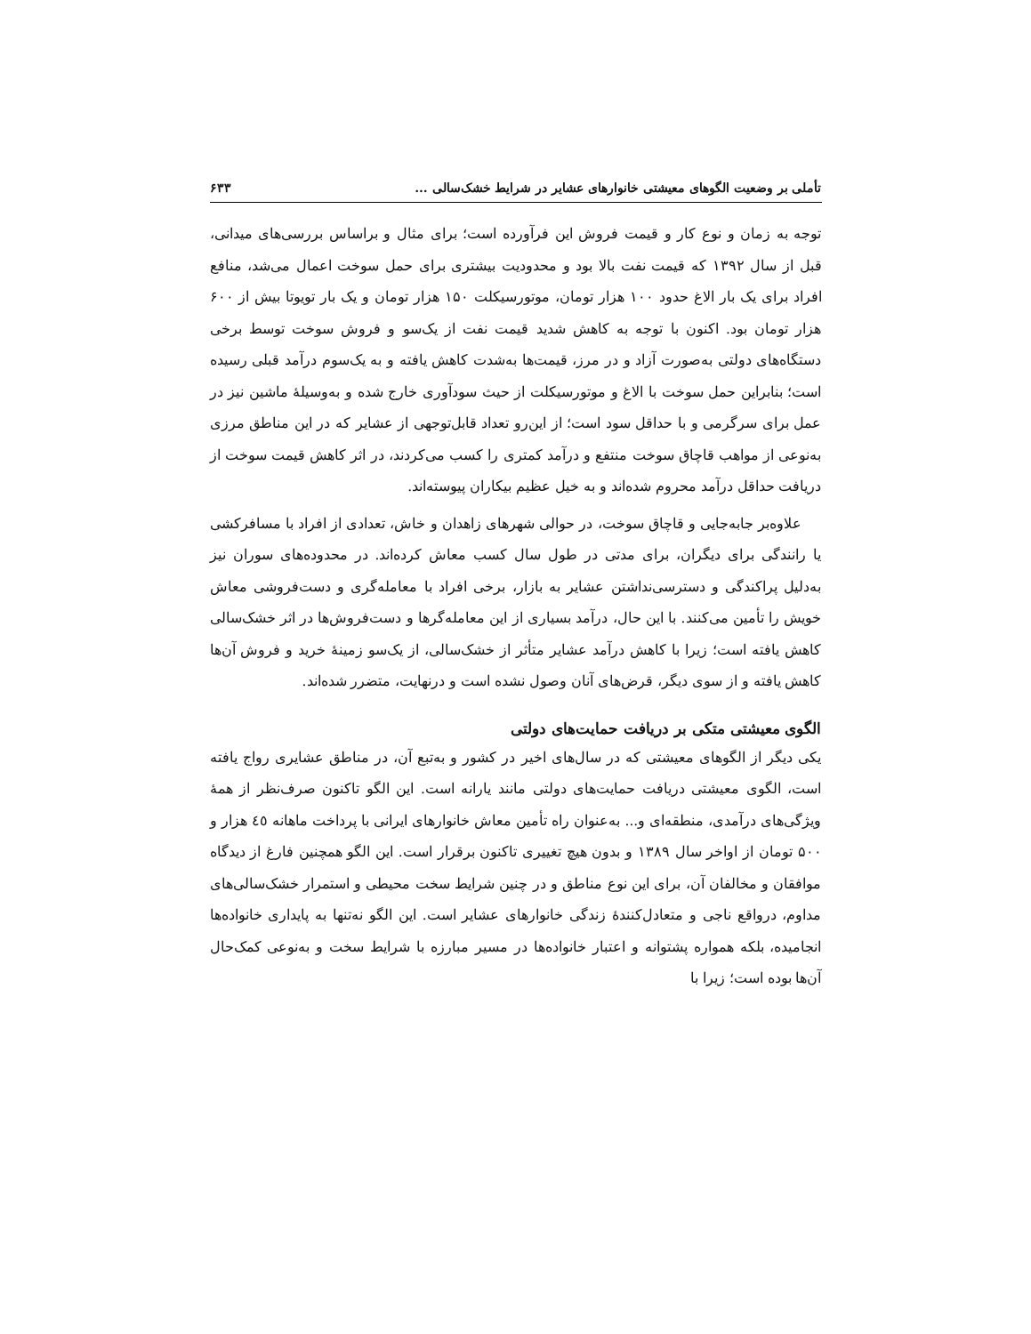تأملی بر وضعیت الگوهای معیشتی خانوارهای عشایر در شرایط خشک‌سالی ... ۶۳۳
توجه به زمان و نوع کار و قیمت فروش این فرآورده است؛ برای مثال و براساس بررسی‌های میدانی، قبل از سال ۱۳۹۲ که قیمت نفت بالا بود و محدودیت بیشتری برای حمل سوخت اعمال می‌شد، منافع افراد برای یک بار الاغ حدود ۱۰۰ هزار تومان، موتورسیکلت ۱۵۰ هزار تومان و یک بار تویوتا بیش از ۶۰۰ هزار تومان بود. اکنون با توجه به کاهش شدید قیمت نفت از یک‌سو و فروش سوخت توسط برخی دستگاه‌های دولتی به‌صورت آزاد و در مرز، قیمت‌ها به‌شدت کاهش یافته و به یک‌سوم درآمد قبلی رسیده است؛ بنابراین حمل سوخت با الاغ و موتورسیکلت از حیث سودآوری خارج شده و به‌وسیلهٔ ماشین نیز در عمل برای سرگرمی و با حداقل سود است؛ از این‌رو تعداد قابل‌توجهی از عشایر که در این مناطق مرزی به‌نوعی از مواهب قاچاق سوخت منتفع و درآمد کمتری را کسب می‌کردند، در اثر کاهش قیمت سوخت از دریافت حداقل درآمد محروم شده‌اند و به خیل عظیم بیکاران پیوسته‌اند.
علاوه‌بر جابه‌جایی و قاچاق سوخت، در حوالی شهرهای زاهدان و خاش، تعدادی از افراد با مسافرکشی یا رانندگی برای دیگران، برای مدتی در طول سال کسب معاش کرده‌اند. در محدوده‌های سوران نیز به‌دلیل پراکندگی و دسترسی‌نداشتن عشایر به بازار، برخی افراد با معامله‌گری و دست‌فروشی معاش خویش را تأمین می‌کنند. با این حال، درآمد بسیاری از این معامله‌گرها و دست‌فروش‌ها در اثر خشک‌سالی کاهش یافته است؛ زیرا با کاهش درآمد عشایر متأثر از خشک‌سالی، از یک‌سو زمینهٔ خرید و فروش آن‌ها کاهش یافته و از سوی دیگر، قرض‌های آنان وصول نشده است و درنهایت، متضرر شده‌اند.
الگوی معیشتی متکی بر دریافت حمایت‌های دولتی
یکی دیگر از الگوهای معیشتی که در سال‌های اخیر در کشور و به‌تبع آن، در مناطق عشایری رواج یافته است، الگوی معیشتی دریافت حمایت‌های دولتی مانند یارانه است. این الگو تاکنون صرف‌نظر از همهٔ ویژگی‌های درآمدی، منطقه‌ای و... به‌عنوان راه تأمین معاش خانوارهای ایرانی با پرداخت ماهانه ٤٥ هزار و ۵۰۰ تومان از اواخر سال ۱۳۸۹ و بدون هیچ تغییری تاکنون برقرار است. این الگو همچنین فارغ از دیدگاه موافقان و مخالفان آن، برای این نوع مناطق و در چنین شرایط سخت محیطی و استمرار خشک‌سالی‌های مداوم، درواقع ناجی و متعادل‌کنندهٔ زندگی خانوارهای عشایر است. این الگو نه‌تنها به پایداری خانواده‌ها انجامیده، بلکه همواره پشتوانه و اعتبار خانواده‌ها در مسیر مبارزه با شرایط سخت و به‌نوعی کمک‌حال آن‌ها بوده است؛ زیرا با